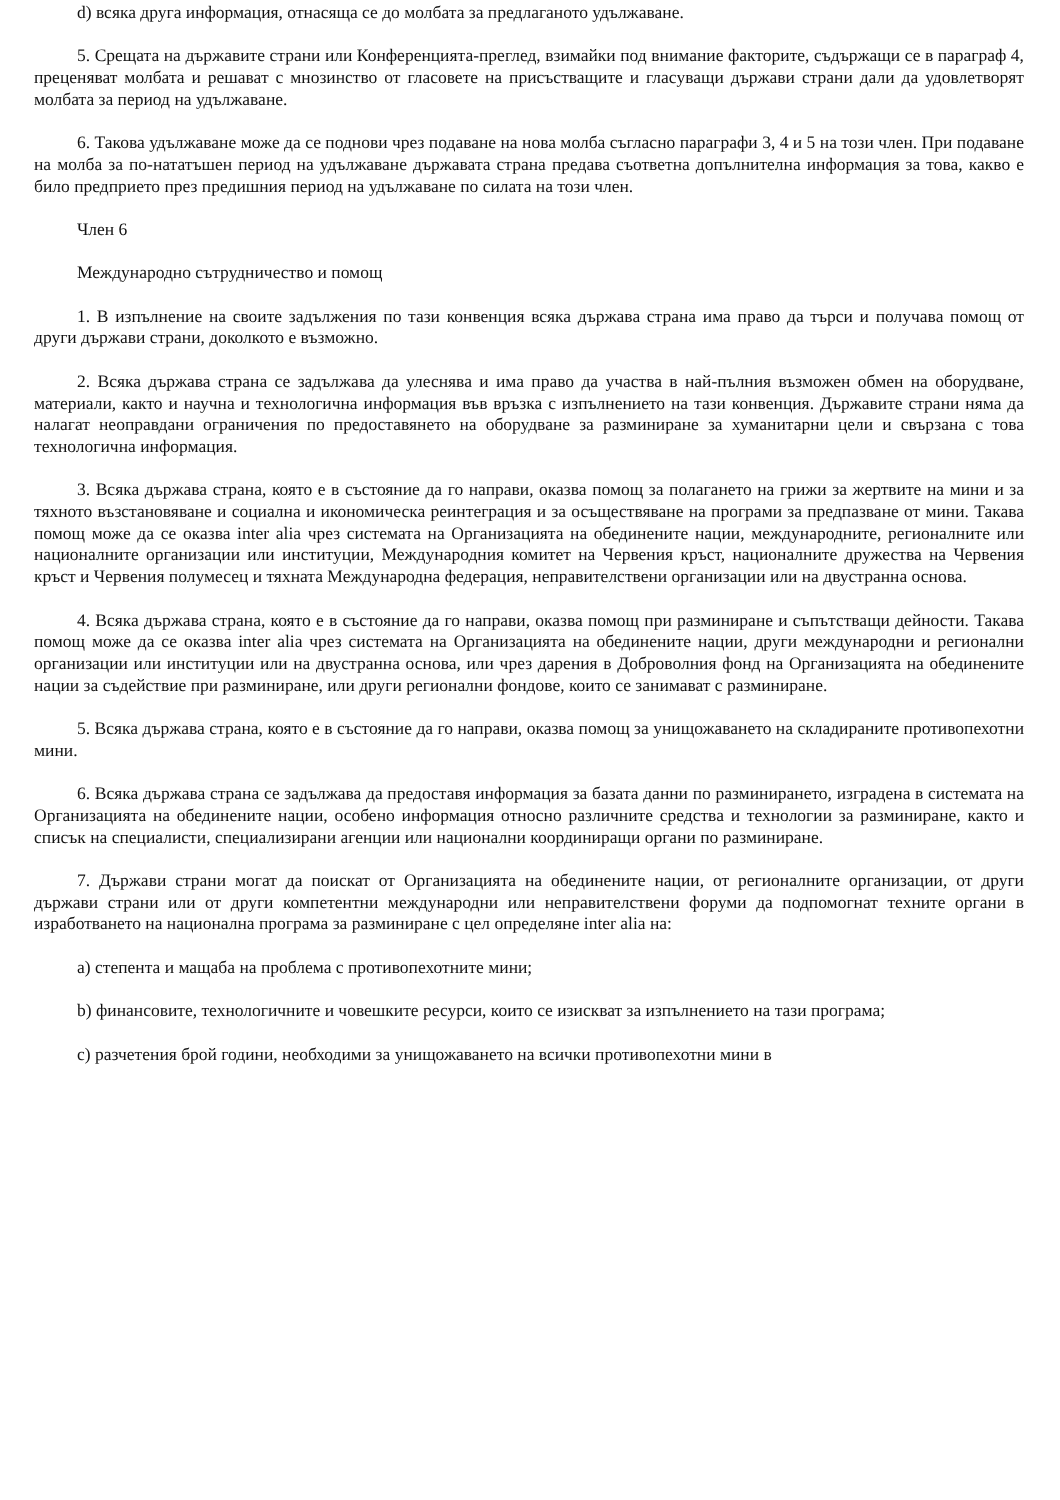d) всяка друга информация, отнасяща се до молбата за предлаганото удължаване.
5. Срещата на държавите страни или Конференцията-преглед, взимайки под внимание факторите, съдържащи се в параграф 4, преценяват молбата и решават с мнозинство от гласовете на присъстващите и гласуващи държави страни дали да удовлетворят молбата за период на удължаване.
6. Такова удължаване може да се поднови чрез подаване на нова молба съгласно параграфи 3, 4 и 5 на този член. При подаване на молба за по-нататъшен период на удължаване държавата страна предава съответна допълнителна информация за това, какво е било предприето през предишния период на удължаване по силата на този член.
Член 6
Международно сътрудничество и помощ
1. В изпълнение на своите задължения по тази конвенция всяка държава страна има право да търси и получава помощ от други държави страни, доколкото е възможно.
2. Всяка държава страна се задължава да улеснява и има право да участва в най-пълния възможен обмен на оборудване, материали, както и научна и технологична информация във връзка с изпълнението на тази конвенция. Държавите страни няма да налагат неоправдани ограничения по предоставянето на оборудване за разминиране за хуманитарни цели и свързана с това технологична информация.
3. Всяка държава страна, която е в състояние да го направи, оказва помощ за полагането на грижи за жертвите на мини и за тяхното възстановяване и социална и икономическа реинтеграция и за осъществяване на програми за предпазване от мини. Такава помощ може да се оказва inter alia чрез системата на Организацията на обединените нации, международните, регионалните или националните организации или институции, Международния комитет на Червения кръст, националните дружества на Червения кръст и Червения полумесец и тяхната Международна федерация, неправителствени организации или на двустранна основа.
4. Всяка държава страна, която е в състояние да го направи, оказва помощ при разминиране и съпътстващи дейности. Такава помощ може да се оказва inter alia чрез системата на Организацията на обединените нации, други международни и регионални организации или институции или на двустранна основа, или чрез дарения в Доброволния фонд на Организацията на обединените нации за съдействие при разминиране, или други регионални фондове, които се занимават с разминиране.
5. Всяка държава страна, която е в състояние да го направи, оказва помощ за унищожаването на складираните противопехотни мини.
6. Всяка държава страна се задължава да предоставя информация за базата данни по разминирането, изградена в системата на Организацията на обединените нации, особено информация относно различните средства и технологии за разминиране, както и списък на специалисти, специализирани агенции или национални координиращи органи по разминиране.
7. Държави страни могат да поискат от Организацията на обединените нации, от регионалните организации, от други държави страни или от други компетентни международни или неправителствени форуми да подпомогнат техните органи в изработването на национална програма за разминиране с цел определяне inter alia на:
a) степента и мащаба на проблема с противопехотните мини;
b) финансовите, технологичните и човешките ресурси, които се изискват за изпълнението на тази програма;
c) разчетения брой години, необходими за унищожаването на всички противопехотни мини в